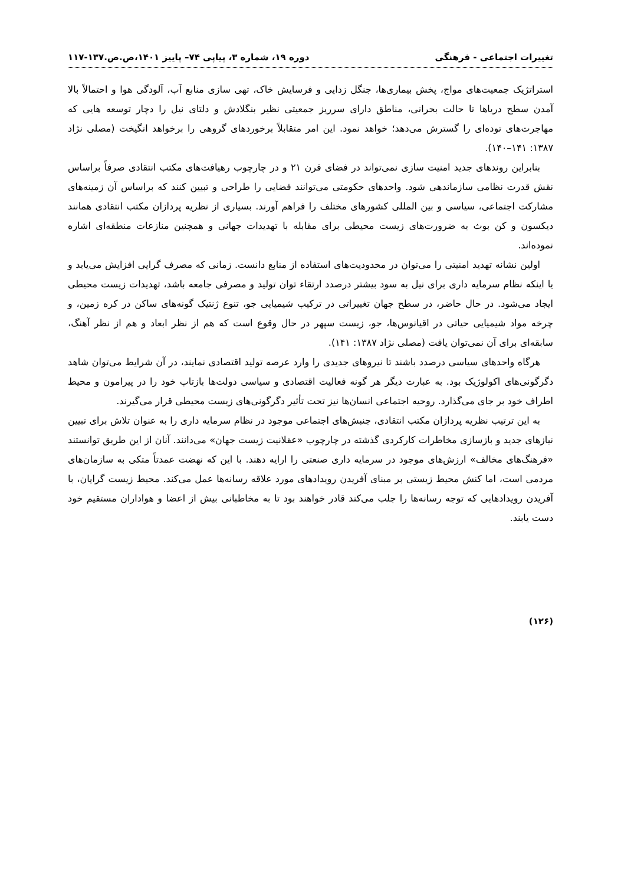تغییرات اجتماعی - فرهنگی دوره ۱۹، شماره ۳، پیاپی ۷۴– پاییز ۱۴۰۱،ص.ص.۱۳۷-۱۱۷
استراتژیک جمعیت‌های مواج، پخش بیماری‌ها، جنگل زدایی و فرسایش خاک، تهی سازی منابع آب، آلودگی هوا و احتمالاً بالا آمدن سطح دریاها تا حالت بحرانی، مناطق دارای سرریز جمعیتی نظیر بنگلادش و دلتای نیل را دچار توسعه هایی که مهاجرت‌های توده‌ای را گسترش می‌دهد؛ خواهد نمود. این امر متقابلاً برخوردهای گروهی را برخواهد انگیخت (مصلی نژاد ۱۳۸۷: ۱۴۱–۱۴۰).
بنابراین روندهای جدید امنیت سازی نمی‌تواند در فضای قرن ۲۱ و در چارچوب رهیافت‌های مکتب انتقادی صرفاً براساس نقش قدرت نظامی سازماندهی شود. واحدهای حکومتی می‌توانند فضایی را طراحی و تبیین کنند که براساس آن زمینه‌های مشارکت اجتماعی، سیاسی و بین المللی کشورهای مختلف را فراهم آورند. بسیاری از نظریه پردازان مکتب انتقادی همانند دیکسون و کن بوث به ضرورت‌های زیست محیطی برای مقابله با تهدیدات جهانی و همچنین منازعات منطقه‌ای اشاره نموده‌اند.
اولین نشانه تهدید امنیتی را می‌توان در محدودیت‌های استفاده از منابع دانست. زمانی که مصرف گرایی افزایش می‌یابد و یا اینکه نظام سرمایه داری برای نیل به سود بیشتر درصدد ارتقاء توان تولید و مصرفی جامعه باشد، تهدیدات زیست محیطی ایجاد می‌شود. در حال حاضر، در سطح جهان تغییراتی در ترکیب شیمیایی جو، تنوع ژنتیک گونه‌های ساکن در کره زمین، و چرخه مواد شیمیایی حیاتی در اقیانوس‌ها، جو، زیست سپهر در حال وقوع است که هم از نظر ابعاد و هم از نظر آهنگ، سابقه‌ای برای آن نمی‌توان یافت (مصلی نژاد ۱۳۸۷: ۱۴۱).
هرگاه واحدهای سیاسی درصدد باشند تا نیروهای جدیدی را وارد عرصه تولید اقتصادی نمایند، در آن شرایط می‌توان شاهد دگرگونی‌های اکولوژیک بود. به عبارت دیگر هر گونه فعالیت اقتصادی و سیاسی دولت‌ها بازتاب خود را در پیرامون و محیط اطراف خود بر جای می‌گذارد. روحیه اجتماعی انسان‌ها نیز تحت تأثیر دگرگونی‌های زیست محیطی قرار می‌گیرند.
به این ترتیب نظریه پردازان مکتب انتقادی، جنبش‌های اجتماعی موجود در نظام سرمایه داری را به عنوان تلاش برای تبیین نیازهای جدید و بازسازی مخاطرات کارکردی گذشته در چارچوب «عقلانیت زیست جهان» می‌دانند. آنان از این طریق توانستند «فرهنگ‌های مخالف» ارزش‌های موجود در سرمایه داری صنعتی را ارایه دهند. با این که نهضت عمدتاً متکی به سازمان‌های مردمی است، اما کنش محیط زیستی بر مبنای آفریدن رویدادهای مورد علاقه رسانه‌ها عمل می‌کند. محیط زیست گرایان، با آفریدن رویدادهایی که توجه رسانه‌ها را جلب می‌کند قادر خواهند بود تا به مخاطبانی بیش از اعضا و هواداران مستقیم خود دست یابند.
(۱۲۶)